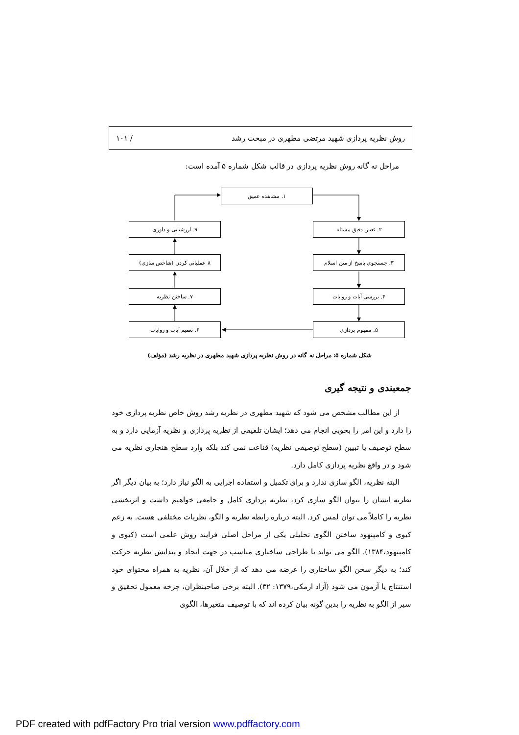روش نظریه پردازی شهید مرتضی مطهری در مبحث رشد / ۱۰۱
مراحل نه گانه روش نظریه پردازی در قالب شکل شماره ۵ آمده است:
۱. مشاهده عمیق
۲. تعیین دقیق مسئله
۳. جستجوی پاسخ از متن اسلام
۴. بررسی آیات و روایات
۵. مفهوم پردازی
۶. تعمیم آیات و روایات
۷. ساختن نظریه
۸ عملیاتی کردن (شاخص سازی)
۹. ارزشیابی و داوری
شکل شماره ۵: مراحل نه گانه در روش نظریه پردازی شهید مطهری در نظریه رشد (مؤلف)
جمعبندی و نتیجه گیری
از این مطالب مشخص می شود که شهید مطهری در نظریه رشد روش خاص نظریه پردازی خود را دارد و این امر را بخوبی انجام می دهد؛ ایشان تلفیقی از نظریه پردازی و نظریه آزمایی دارد و به سطح توصیف یا تبیین (سطح توصیفی نظریه) قناعت نمی کند بلکه وارد سطح هنجاری نظریه می شود و در واقع نظریه پردازی کامل دارد.
البته نظریه، الگو سازی ندارد و برای تکمیل و استفاده اجرایی به الگو نیاز دارد؛ به بیان دیگر اگر نظریه ایشان را بتوان الگو سازی کرد، نظریه پردازی کامل و جامعی خواهیم داشت و اثربخشی نظریه را کاملاً می توان لمس کرد. البته درباره رابطه نظریه و الگو، نظریات مختلفی هست. به زعم کیوی و کامپنهود ساختن الگوی تحلیلی یکی از مراحل اصلی فرایند روش علمی است (کیوی و کامپنهود،۱۳۸۴). الگو می تواند با طراحی ساختاری مناسب در جهت ایجاد و پیدایش نظریه حرکت کند؛ به دیگر سخن الگو ساختاری را عرضه می دهد که از خلال آن، نظریه به همراه محتوای خود استنتاج یا آزمون می شود (آزاد ارمکی،۱۳۷۹: ۳۲). البته برخی صاحبنظران، چرخه معمول تحقیق و سیر از الگو به نظریه را بدین گونه بیان کرده اند که با توصیف متغیرها، الگوی
PDF created with pdfFactory Pro trial version www.pdffactory.com